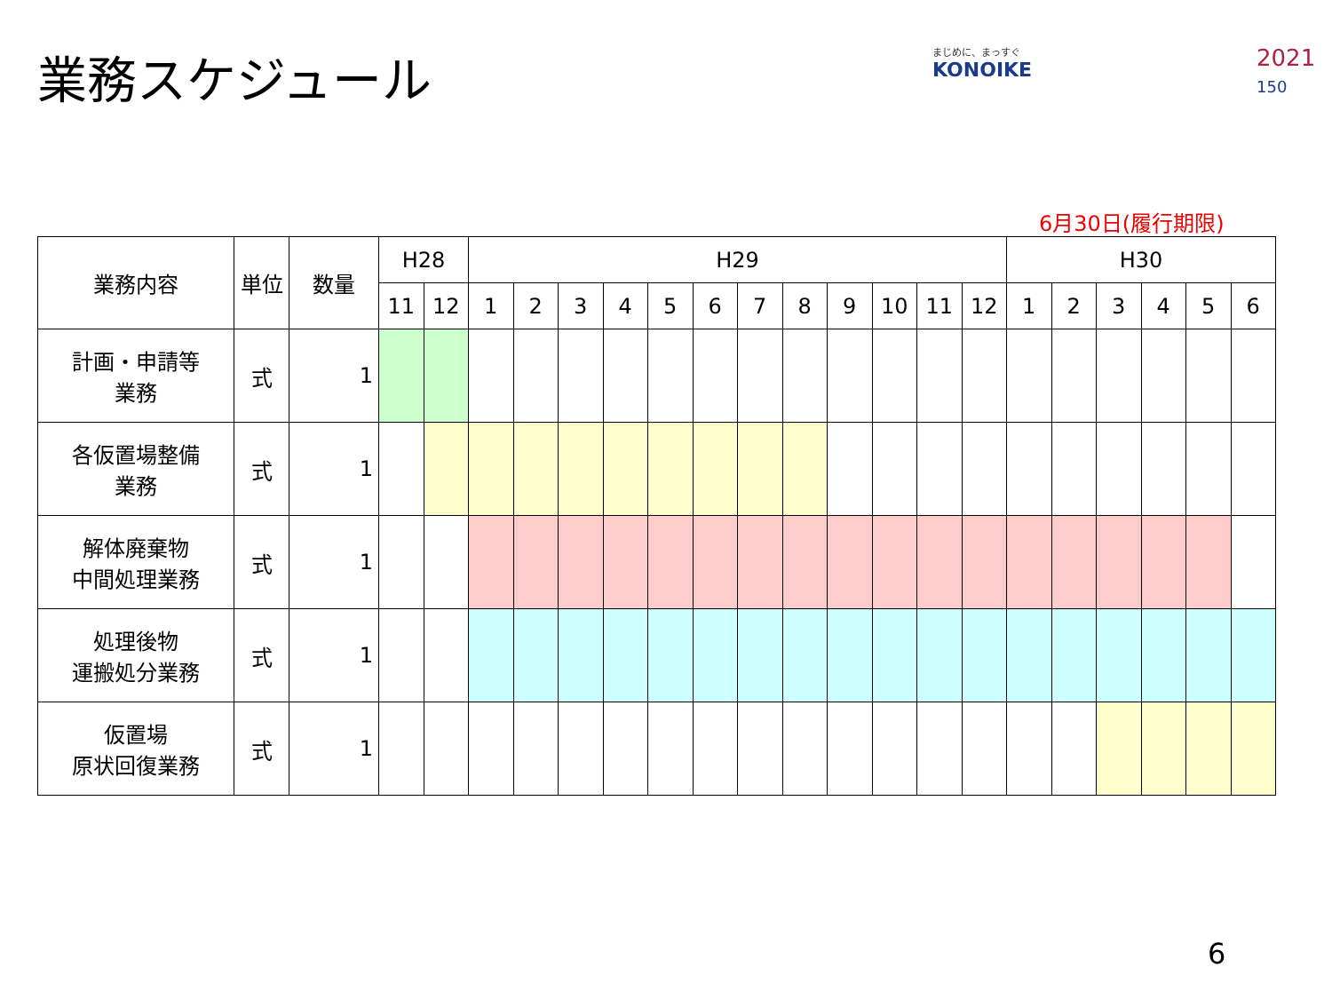業務スケジュール まじめに、まっすぐ
KONOIKE
2021
150
6月30日(履行期限)
| 業務内容 | 単位 | 数量 | H28 | | H29 | | | | | | | | | | | | H30 | | | | | |
| --- | --- | --- | --- | --- | --- | --- | --- | --- | --- | --- | --- | --- | --- | --- | --- | --- | --- | --- | --- | --- | --- | --- |
| | | | 11 | 12 | 1 | 2 | 3 | 4 | 5 | 6 | 7 | 8 | 9 | 10 | 11 | 12 | 1 | 2 | 3 | 4 | 5 | 6 |
| 計画・申請等 業務 | 式 | 1 | | | | | | | | | | | | | | | | | | | | |
| 各仮置場整備 業務 | 式 | 1 | | | | | | | | | | | | | | | | | | | | |
| 解体廃棄物 中間処理業務 | 式 | 1 | | | | | | | | | | | | | | | | | | | | |
| 処理後物 運搬処分業務 | 式 | 1 | | | | | | | | | | | | | | | | | | | | |
| 仮置場 原状回復業務 | 式 | 1 | | | | | | | | | | | | | | | | | | | | |
6